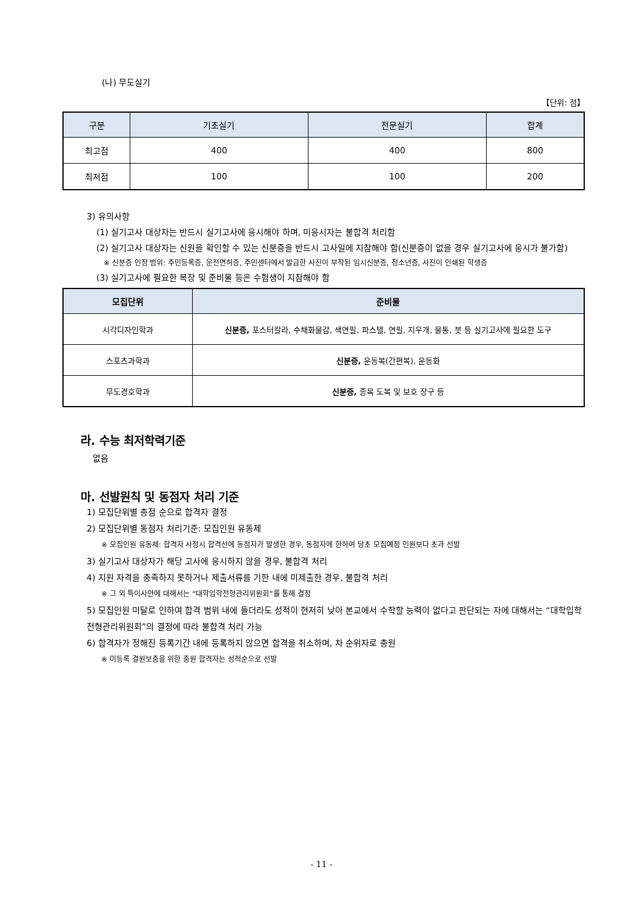(나) 무도실기
【단위: 점】
| 구분 | 기초실기 | 전문실기 | 합계 |
| --- | --- | --- | --- |
| 최고점 | 400 | 400 | 800 |
| 최저점 | 100 | 100 | 200 |
3) 유의사항
(1) 실기고사 대상자는 반드시 실기고사에 응시해야 하며, 미응시자는 불합격 처리함
(2) 실기고사 대상자는 신원을 확인할 수 있는 신분증을 반드시 고사일에 지참해야 함(신분증이 없을 경우 실기고사에 응시가 불가함)
※ 신분증 인정 범위: 주민등록증, 운전면허증, 주민센터에서 발급한 사진이 부착된 임시신분증, 청소년증, 사진이 인쇄된 학생증
(3) 실기고사에 필요한 복장 및 준비물 등은 수험생이 지참해야 함
| 모집단위 | 준비물 |
| --- | --- |
| 시각디자인학과 | 신분증, 포스터칼라, 수채화물감, 색연필, 파스텔, 연필, 지우개, 물통, 붓 등 실기고사에 필요한 도구 |
| 스포츠과학과 | 신분증, 운동복(간편복), 운동화 |
| 무도경호학과 | 신분증, 종목 도복 및 보호 장구 등 |
라. 수능 최저학력기준
없음
마. 선발원칙 및 동점자 처리 기준
1) 모집단위별 총점 순으로 합격자 결정
2) 모집단위별 동점자 처리기준: 모집인원 유동제
※ 모집인원 유동제: 합격자 사정시 합격선에 동점자가 발생한 경우, 동점자에 한하여 당초 모집예정 인원보다 초과 선발
3) 실기고사 대상자가 해당 고사에 응시하지 않을 경우, 불합격 처리
4) 지원 자격을 충족하지 못하거나 제출서류를 기한 내에 미제출한 경우, 불합격 처리
※ 그 외 특이사안에 대해서는 “대학입학전형관리위원회”를 통해 결정
5) 모집인원 미달로 인하여 합격 범위 내에 들더라도 성적이 현저히 낮아 본교에서 수학할 능력이 없다고 판단되는 자에 대해서는 “대학입학전형관리위원회”의 결정에 따라 불합격 처리 가능
6) 합격자가 정해진 등록기간 내에 등록하지 않으면 합격을 취소하며, 차 순위자로 충원
※ 미등록 결원보충을 위한 충원 합격자는 성적순으로 선발
- 11 -